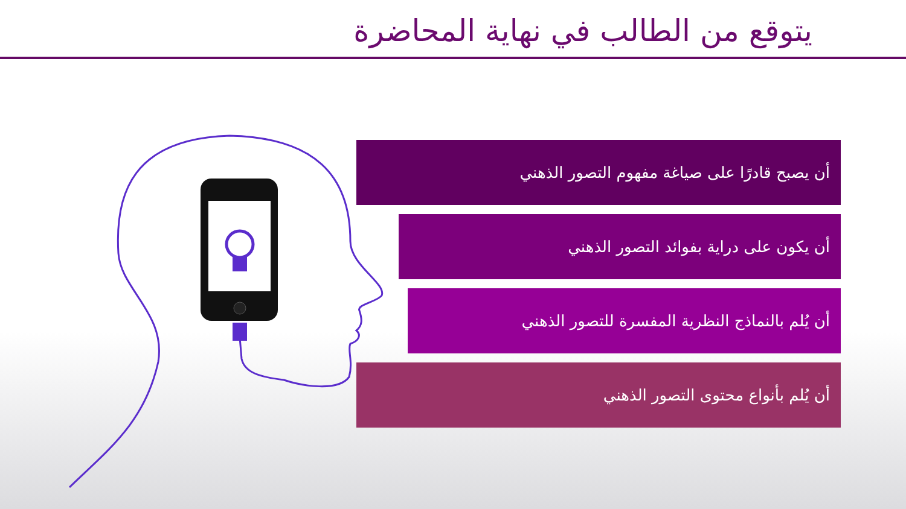يتوقع من الطالب في نهاية المحاضرة
أن يصبح قادرًا على صياغة مفهوم التصور الذهني
أن يكون على دراية بفوائد التصور الذهني
أن يُلم بالنماذج النظرية المفسرة للتصور الذهني
أن يُلم بأنواع محتوى التصور الذهني